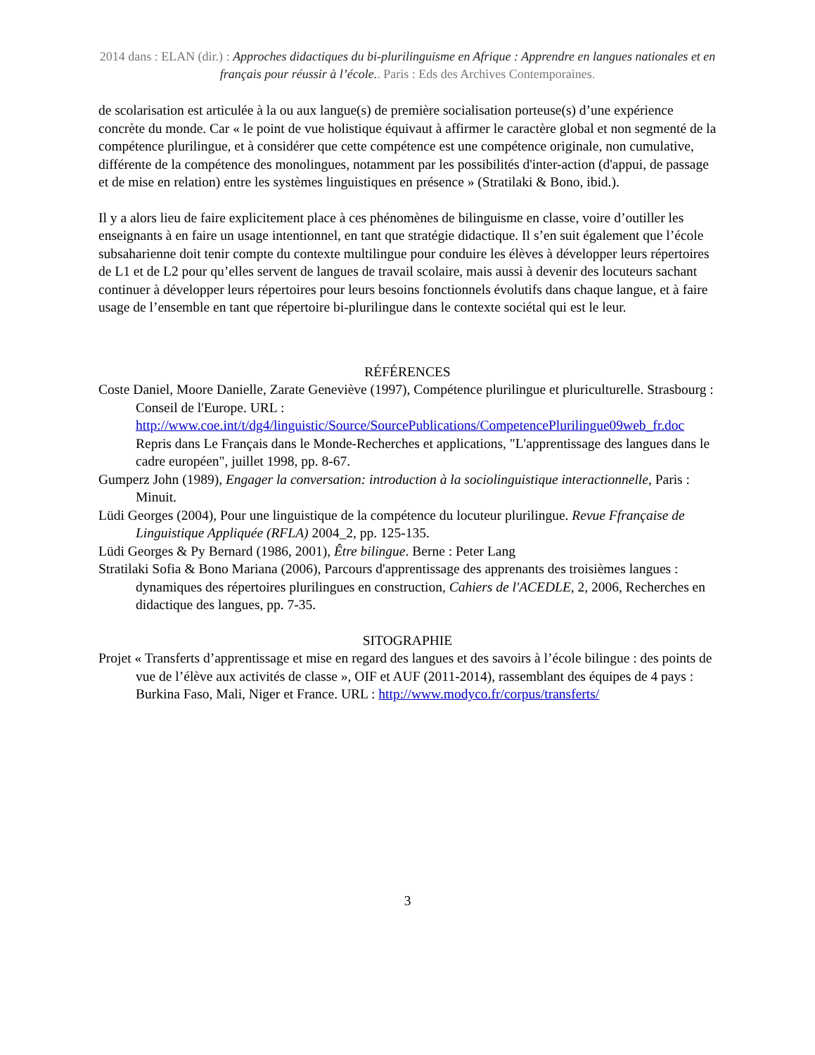2014 dans : ELAN (dir.) : Approches didactiques du bi-plurilinguisme en Afrique : Apprendre en langues nationales et en français pour réussir à l’école.. Paris : Eds des Archives Contemporaines.
de scolarisation est articulée à la ou aux langue(s) de première socialisation porteuse(s) d’une expérience concrète du monde. Car « le point de vue holistique équivaut à affirmer le caractère global et non segmenté de la compétence plurilingue, et à considérer que cette compétence est une compétence originale, non cumulative, différente de la compétence des monolingues, notamment par les possibilités d'inter-action (d'appui, de passage et de mise en relation) entre les systèmes linguistiques en présence » (Stratilaki & Bono, ibid.).
Il y a alors lieu de faire explicitement place à ces phénomènes de bilinguisme en classe, voire d’outiller les enseignants à en faire un usage intentionnel, en tant que stratégie didactique. Il s’en suit également que l’école subsaharienne doit tenir compte du contexte multilingue pour conduire les élèves à développer leurs répertoires de L1 et de L2 pour qu’elles servent de langues de travail scolaire, mais aussi à devenir des locuteurs sachant continuer à développer leurs répertoires pour leurs besoins fonctionnels évolutifs dans chaque langue, et à faire usage de l’ensemble en tant que répertoire bi-plurilingue dans le contexte sociétal qui est le leur.
RÉFÉRENCES
Coste Daniel, Moore Danielle, Zarate Geneviève (1997), Compétence plurilingue et pluriculturelle. Strasbourg : Conseil de l'Europe. URL : http://www.coe.int/t/dg4/linguistic/Source/SourcePublications/CompetencePlurilingue09web_fr.doc Repris dans Le Français dans le Monde-Recherches et applications, "L'apprentissage des langues dans le cadre européen", juillet 1998, pp. 8-67.
Gumperz John (1989), Engager la conversation: introduction à la sociolinguistique interactionnelle, Paris : Minuit.
Lüdi Georges (2004), Pour une linguistique de la compétence du locuteur plurilingue. Revue Ffrançaise de Linguistique Appliquée (RFLA) 2004_2, pp. 125-135.
Lüdi Georges & Py Bernard (1986, 2001), Être bilingue. Berne : Peter Lang
Stratilaki Sofia & Bono Mariana (2006), Parcours d'apprentissage des apprenants des troisièmes langues : dynamiques des répertoires plurilingues en construction, Cahiers de l'ACEDLE, 2, 2006, Recherches en didactique des langues, pp. 7-35.
SITOGRAPHIE
Projet « Transferts d’apprentissage et mise en regard des langues et des savoirs à l’école bilingue : des points de vue de l’élève aux activités de classe », OIF et AUF (2011-2014), rassemblant des équipes de 4 pays : Burkina Faso, Mali, Niger et France. URL : http://www.modyco.fr/corpus/transferts/
3